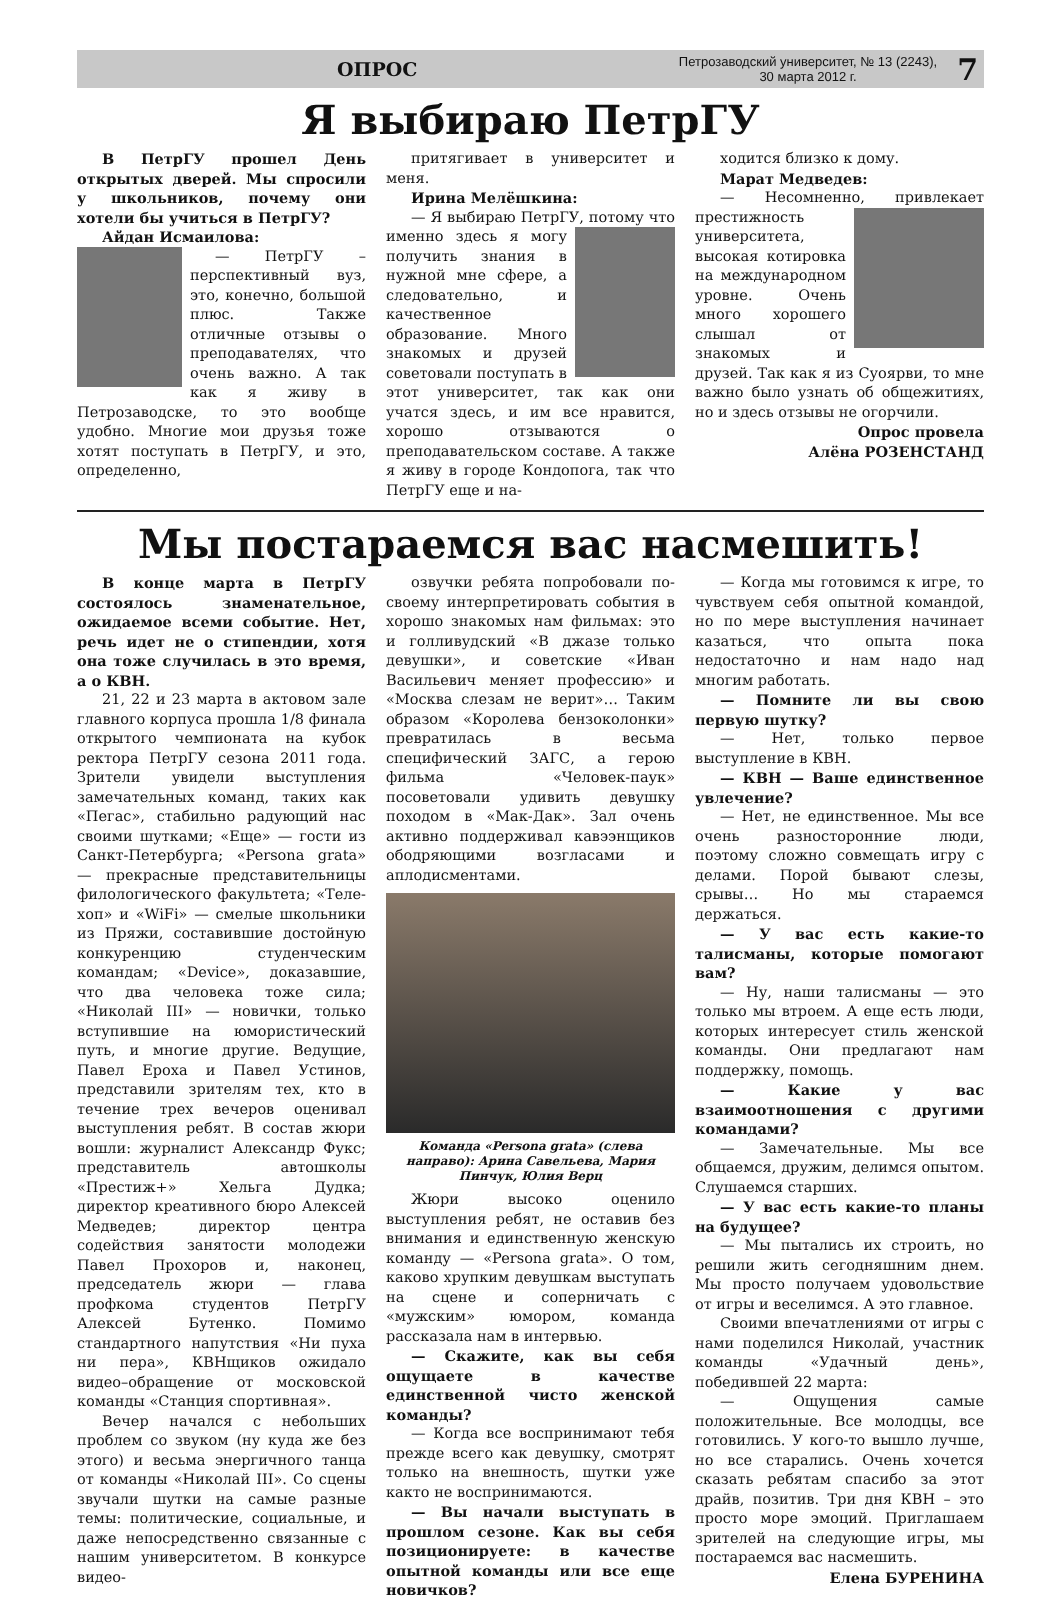ОПРОС Петрозаводский университет, № 13 (2243),
30 марта 2012 г. 7
Я выбираю ПетрГУ
В ПетрГУ прошел День открытых дверей. Мы спросили у школьников, почему они хотели бы учиться в ПетрГУ?
Айдан Исмаилова:
— ПетрГУ – перспективный вуз, это, конечно, большой плюс. Также отличные отзывы о преподавателях, что очень важно. А так как я живу в Петрозаводске, то это вообще удобно. Многие мои друзья тоже хотят поступать в ПетрГУ, и это, определенно,
притягивает в университет и меня.
Ирина Мелёшкина:
— Я выбираю ПетрГУ, потому что именно здесь я могу получить знания в нужной мне сфере, а следовательно, и качественное образование. Много знакомых и друзей советовали поступать в этот университет, так как они учатся здесь, и им все нравится, хорошо отзываются о преподавательском составе. А также я живу в городе Кондопога, так что ПетрГУ еще и на-
ходится близко к дому.
Марат Медведев:
— Несомненно, привлекает пре стижность университета, высокая котировка на международном уровне. Очень много хорошего слышал от знакомых и друзей. Так как я из Суоярви, то мне важно было узнать об общежитиях, но и здесь отзывы не огорчили.
Опрос провела
Алёна РОЗЕНСТАНД
Мы постараемся вас насмешить!
В конце марта в ПетрГУ состоялось знаменательное, ожидаемое всеми событие. Нет, речь идет не о стипендии, хотя она тоже случилась в это время, а о КВН.
21, 22 и 23 марта в актовом зале главного корпуса прошла 1/8 финала открытого чемпионата на кубок ректора ПетрГУ сезона 2011 года. Зрители увидели выступления замечательных команд, таких как «Пегас», стабильно радующий нас своими шутками; «Еще» — гости из Санкт-Петербурга; «Persona grata» — прекрасные представительницы филологического факультета; «Теле-хоп» и «WiFi» — смелые школьники из Пряжи, составившие достойную конкуренцию студенческим командам; «Device», доказавшие, что два человека тоже сила; «Николай III» — новички, только вступившие на юмористический путь, и многие другие. Ведущие, Павел Ероха и Павел Устинов, представили зрителям тех, кто в течение трех вечеров оценивал выступления ребят. В состав жюри вошли: журналист Александр Фукс; представитель автошколы «Престиж+» Хельга Дудка; директор креативного бюро Алексей Медведев; директор центра содействия занятости молодежи Павел Прохоров и, наконец, председатель жюри — глава профкома студентов ПетрГУ Алексей Бутенко. Помимо стандартного напутствия «Ни пуха ни пера», КВНщиков ожидало видео–обращение от московской команды «Станция спортивная».
Вечер начался с небольших проблем со звуком (ну куда же без этого) и весьма энергичного танца от команды «Николай III». Со сцены звучали шутки на самые разные темы: политические, социальные, и даже непосредственно связанные с нашим университетом. В конкурсе видео-
озвучки ребята попробовали по-своему интерпретировать события в хорошо знакомых нам фильмах: это и голливудский «В джазе только девушки», и советские «Иван Васильевич меняет профессию» и «Москва слезам не верит»… Таким образом «Королева бензоколонки» превратилась в весьма специфический ЗАГС, а герою фильма «Человек-паук» посоветовали удивить девушку походом в «Мак-Дак». Зал очень активно поддерживал кавээнщиков ободряющими возгласами и аплодисментами.
Команда «Persona grata» (слева направо): Арина Савельева, Мария Пинчук, Юлия Верц
Жюри высоко оценило выступления ребят, не оставив без внимания и единственную женскую команду — «Persona grata». О том, каково хрупким девушкам выступать на сцене и соперничать с «мужским» юмором, команда рассказала нам в интервью.
— Скажите, как вы себя ощущаете в качестве единственной чисто женской команды?
— Когда все воспринимают тебя прежде всего как девушку, смотрят только на внешность, шутки уже както не воспринимаются.
— Вы начали выступать в прошлом сезоне. Как вы себя позиционируете: в качестве опытной команды или все еще новичков?
— Когда мы готовимся к игре, то чувствуем себя опытной командой, но по мере выступления начинает казаться, что опыта пока недостаточно и нам надо над многим работать.
— Помните ли вы свою первую шутку?
— Нет, только первое выступление в КВН.
— КВН — Ваше единственное увлечение?
— Нет, не единственное. Мы все очень разносторонние люди, поэтому сложно совмещать игру с делами. Порой бывают слезы, срывы… Но мы стараемся держаться.
— У вас есть какие-то талисманы, которые помогают вам?
— Ну, наши талисманы — это только мы втроем. А еще есть люди, которых интересует стиль женской команды. Они предлагают нам поддержку, помощь.
— Какие у вас взаимоотношения с другими командами?
— Замечательные. Мы все общаемся, дружим, делимся опытом. Слушаемся старших.
— У вас есть какие-то планы на будущее?
— Мы пытались их строить, но решили жить сегодняшним днем. Мы просто получаем удовольствие от игры и веселимся. А это главное.
Своими впечатлениями от игры с нами поделился Николай, участник команды «Удачный день», победившей 22 марта:
— Ощущения самые положительные. Все молодцы, все готовились. У кого-то вышло лучше, но все старались. Очень хочется сказать ребятам спасибо за этот драйв, позитив. Три дня КВН – это просто море эмоций. Приглашаем зрителей на следующие игры, мы постараемся вас насмешить.
Елена БУРЕНИНА